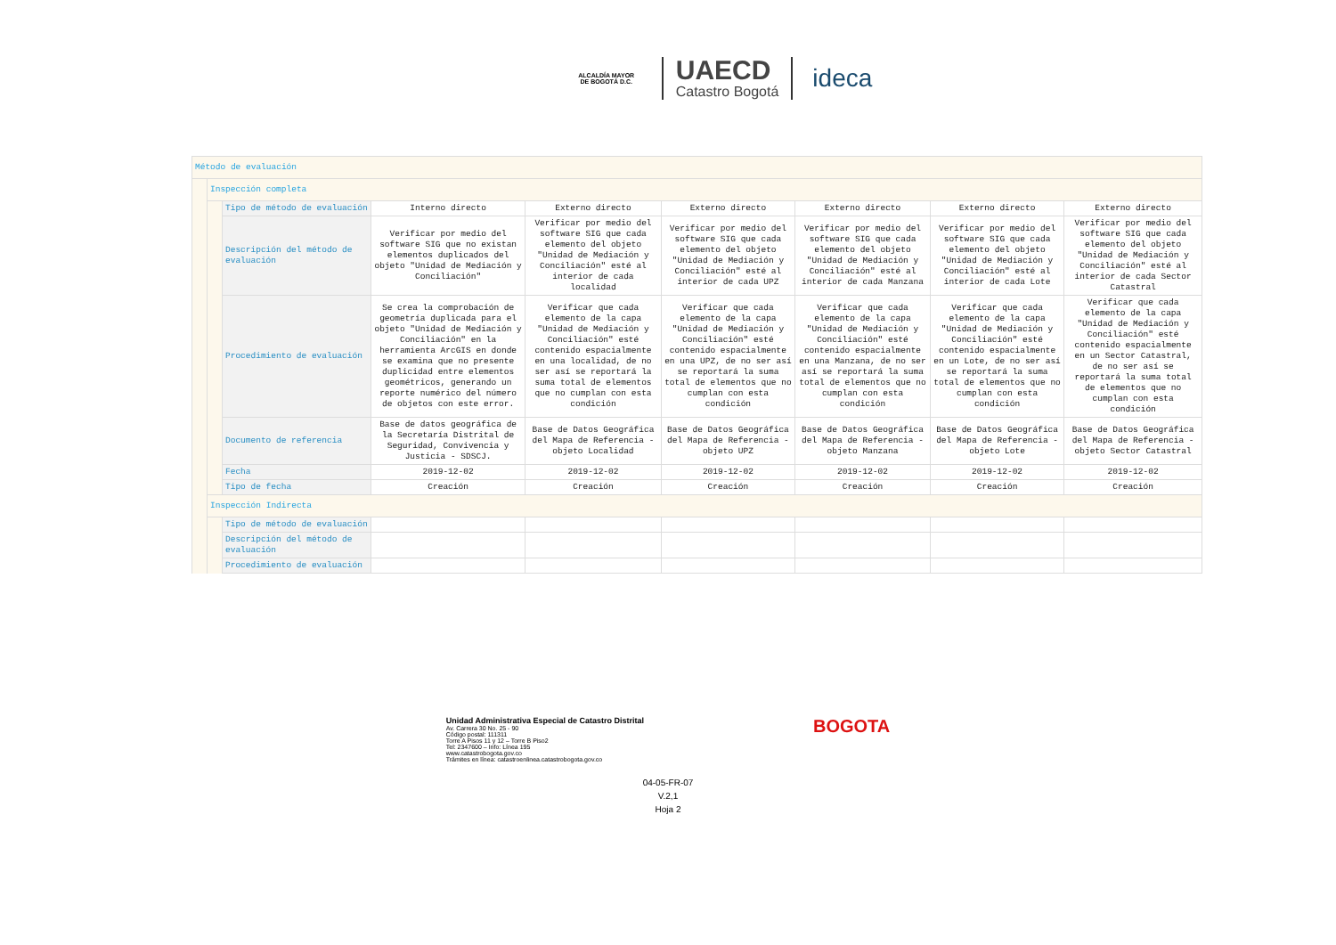ALCALDÍA MAYOR
DE BOGOTÁ D.C.
UAECD
Catastro Bogotá
ideca
| Método de evaluación | | | | | | | | |
| | Inspección completa | | | | | | | |
| | | Tipo de método de evaluación | Interno directo | Externo directo | Externo directo | Externo directo | Externo directo | Externo directo |
| | | Descripción del método de evaluación | Verificar por medio del software SIG que no existan elementos duplicados del objeto "Unidad de Mediación y Conciliación" | Verificar por medio del software SIG que cada elemento del objeto "Unidad de Mediación y Conciliación" esté al interior de cada localidad | Verificar por medio del software SIG que cada elemento del objeto "Unidad de Mediación y Conciliación" esté al interior de cada UPZ | Verificar por medio del software SIG que cada elemento del objeto "Unidad de Mediación y Conciliación" esté al interior de cada Manzana | Verificar por medio del software SIG que cada elemento del objeto "Unidad de Mediación y Conciliación" esté al interior de cada Lote | Verificar por medio del software SIG que cada elemento del objeto "Unidad de Mediación y Conciliación" esté al interior de cada Sector Catastral |
| | | Procedimiento de evaluación | Se crea la comprobación de geometría duplicada para el objeto "Unidad de Mediación y Conciliación" en la herramienta ArcGIS en donde se examina que no presente duplicidad entre elementos geométricos, generando un reporte numérico del número de objetos con este error. | Verificar que cada elemento de la capa "Unidad de Mediación y Conciliación" esté contenido espacialmente en una localidad, de no ser así se reportará la suma total de elementos que no cumplan con esta condición | Verificar que cada elemento de la capa "Unidad de Mediación y Conciliación" esté contenido espacialmente en una UPZ, de no ser así se reportará la suma total de elementos que no cumplan con esta condición | Verificar que cada elemento de la capa "Unidad de Mediación y Conciliación" esté contenido espacialmente en una Manzana, de no ser así se reportará la suma total de elementos que no cumplan con esta condición | Verificar que cada elemento de la capa "Unidad de Mediación y Conciliación" esté contenido espacialmente en un Lote, de no ser así se reportará la suma total de elementos que no cumplan con esta condición | Verificar que cada elemento de la capa "Unidad de Mediación y Conciliación" esté contenido espacialmente en un Sector Catastral, de no ser así se reportará la suma total de elementos que no cumplan con esta condición |
| | | Documento de referencia | Base de datos geográfica de la Secretaría Distrital de Seguridad, Convivencia y Justicia - SDSCJ. | Base de Datos Geográfica del Mapa de Referencia - objeto Localidad | Base de Datos Geográfica del Mapa de Referencia - objeto UPZ | Base de Datos Geográfica del Mapa de Referencia - objeto Manzana | Base de Datos Geográfica del Mapa de Referencia - objeto Lote | Base de Datos Geográfica del Mapa de Referencia - objeto Sector Catastral |
| | | Fecha | 2019-12-02 | 2019-12-02 | 2019-12-02 | 2019-12-02 | 2019-12-02 | 2019-12-02 |
| | | Tipo de fecha | Creación | Creación | Creación | Creación | Creación | Creación |
| | Inspección Indirecta | | | | | | | |
| | | Tipo de método de evaluación | | | | | | |
| | | Descripción del método de evaluación | | | | | | |
| | | Procedimiento de evaluación | | | | | | |
Unidad Administrativa Especial de Catastro Distrital
Av. Carrera 30 No. 25 - 90
Código postal: 111311
Torre A Pisos 11 y 12 – Torre B Piso2
Tel: 2347600 – Info: Línea 195
www.catastrobogota.gov.co
Trámites en línea: catastroenlinea.catastrobogota.gov.co
BOGOTA
04-05-FR-07
V.2,1
Hoja 2